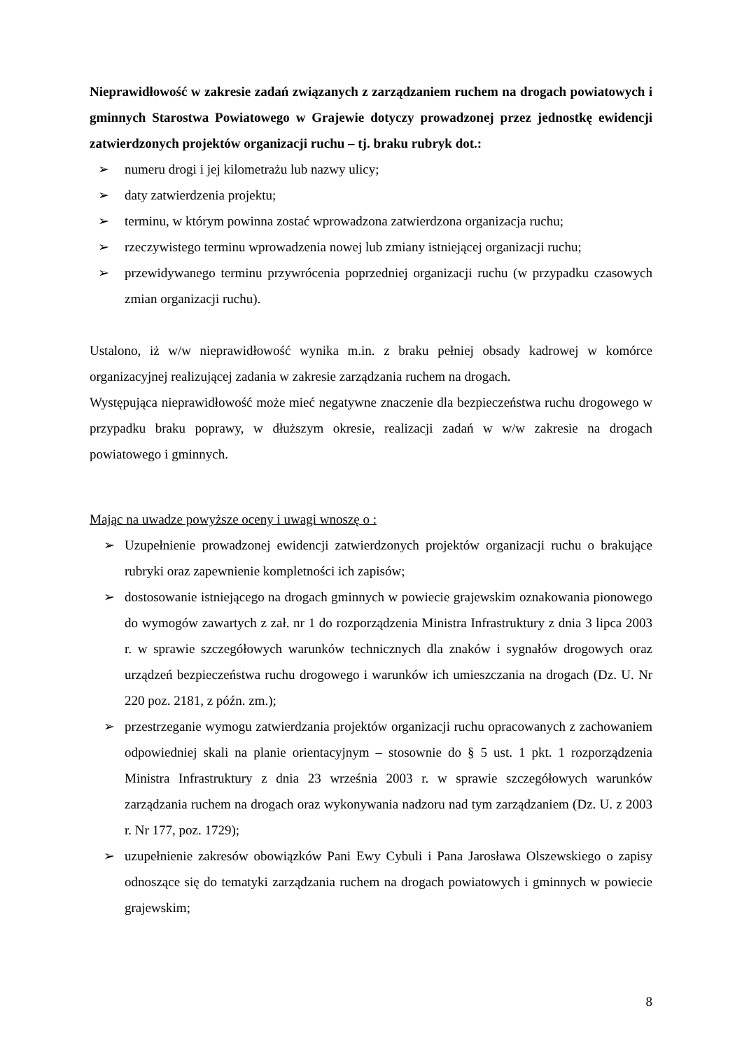Nieprawidłowość w zakresie zadań związanych z zarządzaniem ruchem na drogach powiatowych i gminnych Starostwa Powiatowego w Grajewie dotyczy prowadzonej przez jednostkę ewidencji zatwierdzonych projektów organizacji ruchu – tj. braku rubryk dot.:
➢ numeru drogi i jej kilometrażu lub nazwy ulicy;
➢ daty zatwierdzenia projektu;
➢ terminu, w którym powinna zostać wprowadzona zatwierdzona organizacja ruchu;
➢ rzeczywistego terminu wprowadzenia nowej lub zmiany istniejącej organizacji ruchu;
➢ przewidywanego terminu przywrócenia poprzedniej organizacji ruchu (w przypadku czasowych zmian organizacji ruchu).
Ustalono, iż w/w nieprawidłowość wynika m.in. z braku pełniej obsady kadrowej w komórce organizacyjnej realizującej zadania w zakresie zarządzania ruchem na drogach.
Występująca nieprawidłowość może mieć negatywne znaczenie dla bezpieczeństwa ruchu drogowego w przypadku braku poprawy, w dłuższym okresie, realizacji zadań w w/w zakresie na drogach powiatowego i gminnych.
Mając na uwadze powyższe oceny i uwagi wnoszę o :
➢ Uzupełnienie prowadzonej ewidencji zatwierdzonych projektów organizacji ruchu o brakujące rubryki oraz zapewnienie kompletności ich zapisów;
➢ dostosowanie istniejącego na drogach gminnych w powiecie grajewskim oznakowania pionowego do wymogów zawartych z zał. nr 1 do rozporządzenia Ministra Infrastruktury z dnia 3 lipca 2003 r. w sprawie szczegółowych warunków technicznych dla znaków i sygnałów drogowych oraz urządzeń bezpieczeństwa ruchu drogowego i warunków ich umieszczania na drogach (Dz. U. Nr 220 poz. 2181, z późn. zm.);
➢ przestrzeganie wymogu zatwierdzania projektów organizacji ruchu opracowanych z zachowaniem odpowiedniej skali na planie orientacyjnym – stosownie do § 5 ust. 1 pkt. 1 rozporządzenia Ministra Infrastruktury z dnia 23 września 2003 r. w sprawie szczegółowych warunków zarządzania ruchem na drogach oraz wykonywania nadzoru nad tym zarządzaniem (Dz. U. z 2003 r. Nr 177, poz. 1729);
➢ uzupełnienie zakresów obowiązków Pani Ewy Cybuli i Pana Jarosława Olszewskiego o zapisy odnoszące się do tematyki zarządzania ruchem na drogach powiatowych i gminnych w powiecie grajewskim;
8